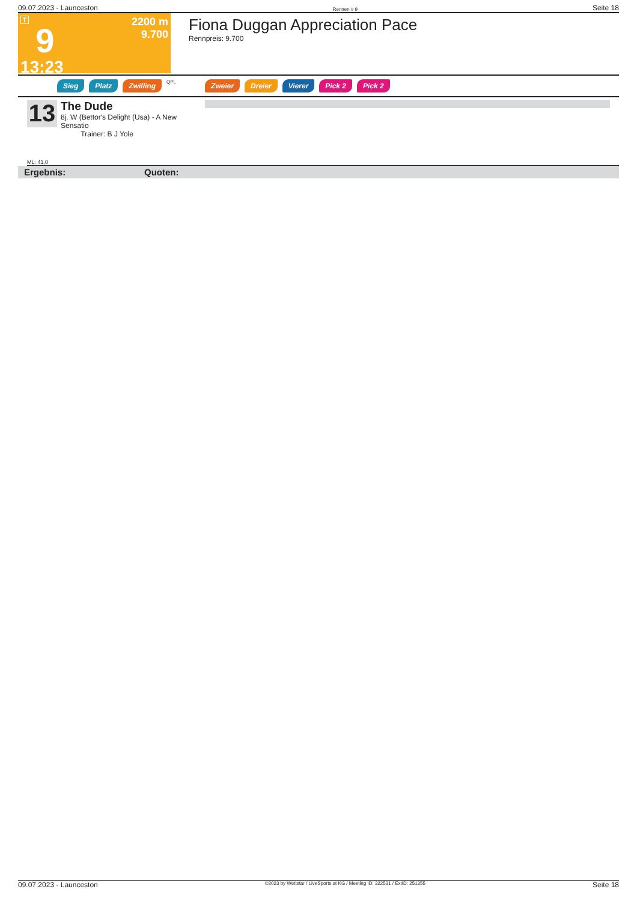09.07.2023 - Launceston Rennen # 9 Seite 18
T
9
13:23
2200 m
9.700
Fiona Duggan Appreciation Pace
Rennpreis: 9.700
Sieg Platz Zwilling QPL Zweier Dreier Vierer Pick 2 Pick 2
13
The Dude
8j. W (Bettor's Delight (Usa) - A New Sensatio
Trainer: B J Yole
ML: 41,0
Ergebnis: Quoten:
09.07.2023 - Launceston ©2023 by Wettstar / LiveSports.at KG / Meeting ID: 322531 / ExtID: 251255 Seite 18